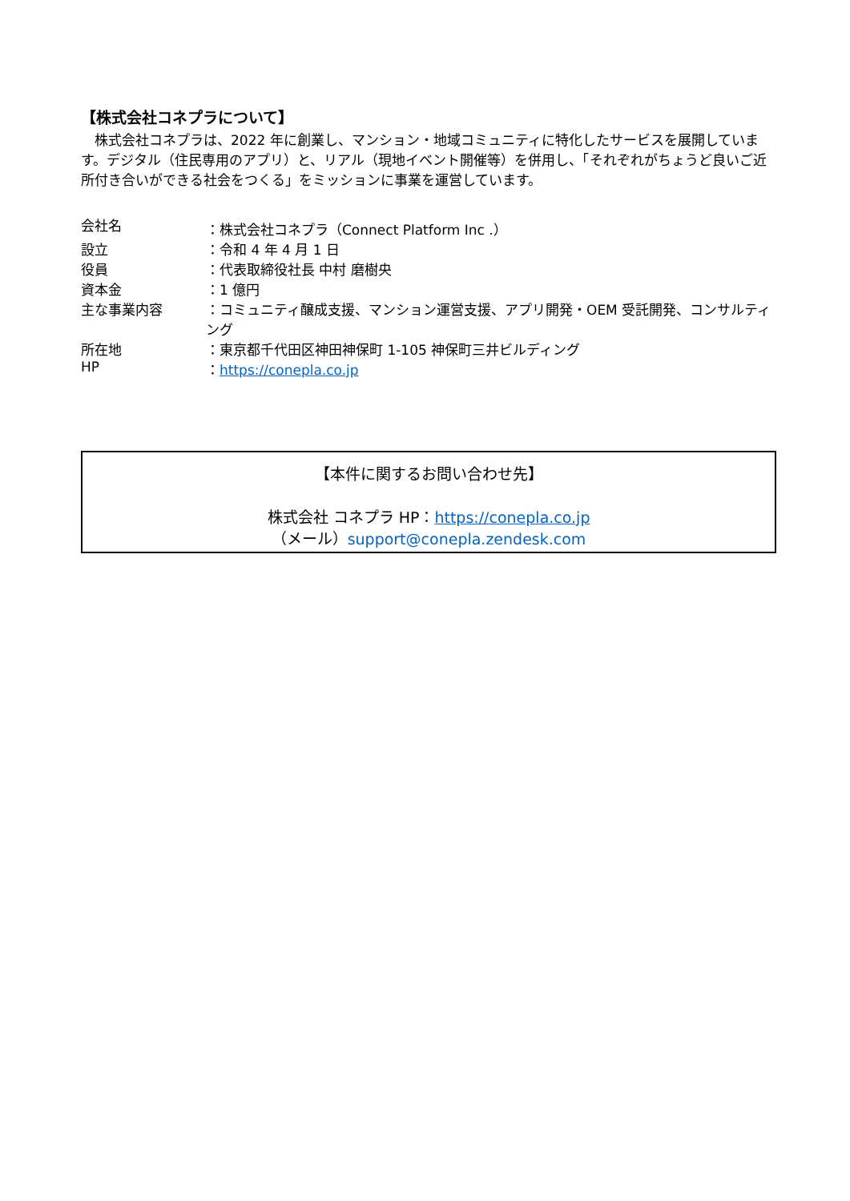【株式会社コネプラについて】
　株式会社コネプラは、2022 年に創業し、マンション・地域コミュニティに特化したサービスを展開しています。デジタル（住民専用のアプリ）と、リアル（現地イベント開催等）を併用し、「それぞれがちょうど良いご近所付き合いができる社会をつくる」をミッションに事業を運営しています。
| 会社名 | ：株式会社コネプラ（Connect Platform Inc .） |
| 設立 | ：令和 4 年 4 月 1 日 |
| 役員 | ：代表取締役社長 中村 磨樹央 |
| 資本金 | ：1 億円 |
| 主な事業内容 | ：コミュニティ醸成支援、マンション運営支援、アプリ開発・OEM 受託開発、コンサルティング |
| 所在地 | ：東京都千代田区神田神保町 1-105 神保町三井ビルディング |
| HP | ： https://conepla.co.jp |
【本件に関するお問い合わせ先】
株式会社 コネプラ HP：https://conepla.co.jp
（メール）support@conepla.zendesk.com